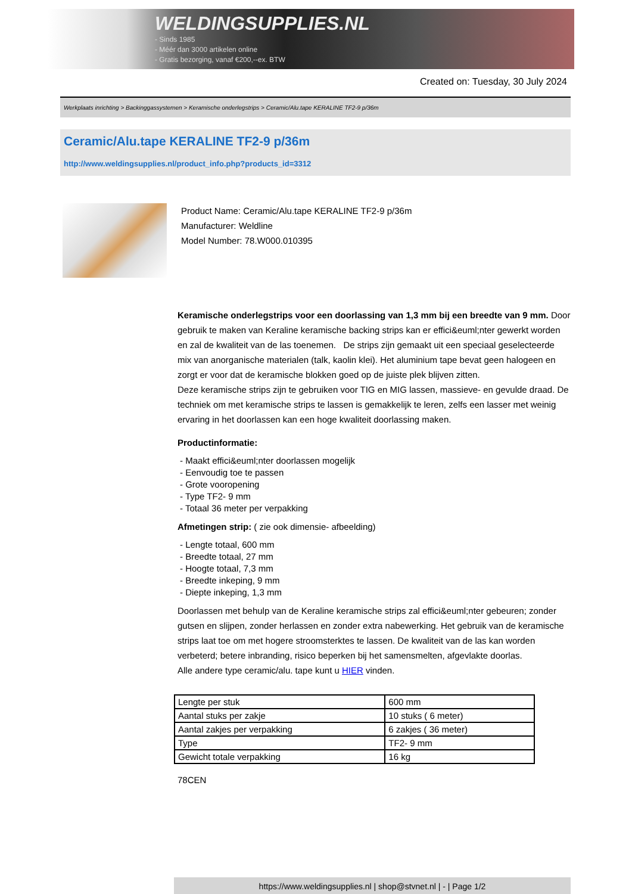WELDINGSUPPLIES.NL
- Sinds 1985
- Méér dan 3000 artikelen online
- Gratis bezorging, vanaf €200,--ex. BTW
Created on: Tuesday, 30 July 2024
Werkplaats inrichting > Backinggassystemen > Keramische onderlegstrips > Ceramic/Alu.tape KERALINE TF2-9 p/36m
Ceramic/Alu.tape KERALINE TF2-9 p/36m
http://www.weldingsupplies.nl/product_info.php?products_id=3312
Product Name: Ceramic/Alu.tape KERALINE TF2-9 p/36m
Manufacturer: Weldline
Model Number: 78.W000.010395
Keramische onderlegstrips voor een doorlassing van 1,3 mm bij een breedte van 9 mm. Door gebruik te maken van Keraline keramische backing strips kan er effici&euml;nter gewerkt worden en zal de kwaliteit van de las toenemen. De strips zijn gemaakt uit een speciaal geselecteerde mix van anorganische materialen (talk, kaolin klei). Het aluminium tape bevat geen halogeen en zorgt er voor dat de keramische blokken goed op de juiste plek blijven zitten.
Deze keramische strips zijn te gebruiken voor TIG en MIG lassen, massieve- en gevulde draad. De techniek om met keramische strips te lassen is gemakkelijk te leren, zelfs een lasser met weinig ervaring in het doorlassen kan een hoge kwaliteit doorlassing maken.
Productinformatie:
- Maakt effici&euml;nter doorlassen mogelijk
- Eenvoudig toe te passen
- Grote vooropening
- Type TF2- 9 mm
- Totaal 36 meter per verpakking
Afmetingen strip: ( zie ook dimensie- afbeelding)
- Lengte totaal, 600 mm
- Breedte totaal, 27 mm
- Hoogte totaal, 7,3 mm
- Breedte inkeping, 9 mm
- Diepte inkeping, 1,3 mm
Doorlassen met behulp van de Keraline keramische strips zal effici&euml;nter gebeuren; zonder gutsen en slijpen, zonder herlassen en zonder extra nabewerking. Het gebruik van de keramische strips laat toe om met hogere stroomsterktes te lassen. De kwaliteit van de las kan worden verbeterd; betere inbranding, risico beperken bij het samensmelten, afgevlakte doorlas.
Alle andere type ceramic/alu. tape kunt u HIER vinden.
| Lengte per stuk | 600 mm |
| Aantal stuks per zakje | 10 stuks ( 6 meter) |
| Aantal zakjes per verpakking | 6 zakjes ( 36 meter) |
| Type | TF2- 9 mm |
| Gewicht totale verpakking | 16 kg |
78CEN
https://www.weldingsupplies.nl | shop@stvnet.nl | - | Page 1/2